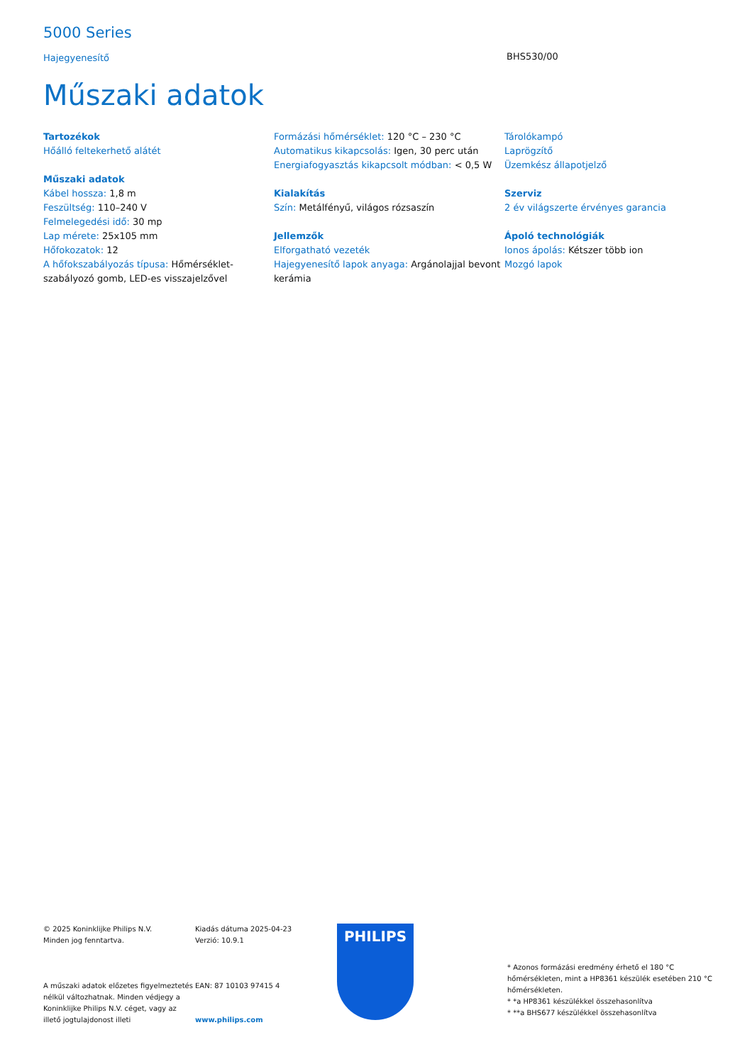5000 Series
Hajegyenesítő
BHS530/00
Műszaki adatok
Tartozékok
Hőálló feltekerhető alátét
Műszaki adatok
Kábel hossza: 1,8 m
Feszültség: 110–240 V
Felmelegedési idő: 30 mp
Lap mérete: 25x105 mm
Hőfokozatok: 12
A hőfokszabályozás típusa: Hőmérséklet-szabályozó gomb, LED-es visszajelzővel
Formázási hőmérséklet: 120 °C – 230 °C
Automatikus kikapcsolás: Igen, 30 perc után
Energiafogyasztás kikapcsolt módban: < 0,5 W
Kialakítás
Szín: Metálfényű, világos rózsaszín
Jellemzők
Elforgatható vezeték
Hajegyenesítő lapok anyaga: Argánolajjal bevont kerámia
Tárolókampó
Laprögzítő
Üzemkész állapotjelző
Szerviz
2 év világszerte érvényes garancia
Ápoló technológiák
Ionos ápolás: Kétszer több ion
Mozgó lapok
© 2025 Koninklijke Philips N.V.
Minden jog fenntartva.
A műszaki adatok előzetes figyelmeztetés nélkül változhatnak. Minden védjegy a Koninklijke Philips N.V. céget, vagy az illető jogtulajdonost illeti
Kiadás dátuma 2025-04-23
Verzió: 10.9.1
EAN: 87 10103 97415 4
www.philips.com
PHILIPS
* Azonos formázási eredmény érhető el 180 °C hőmérsékleten, mint a HP8361 készülék esetében 210 °C hőmérsékleten.
* *a HP8361 készülékkel összehasonlítva
* **a BHS677 készülékkel összehasonlítva